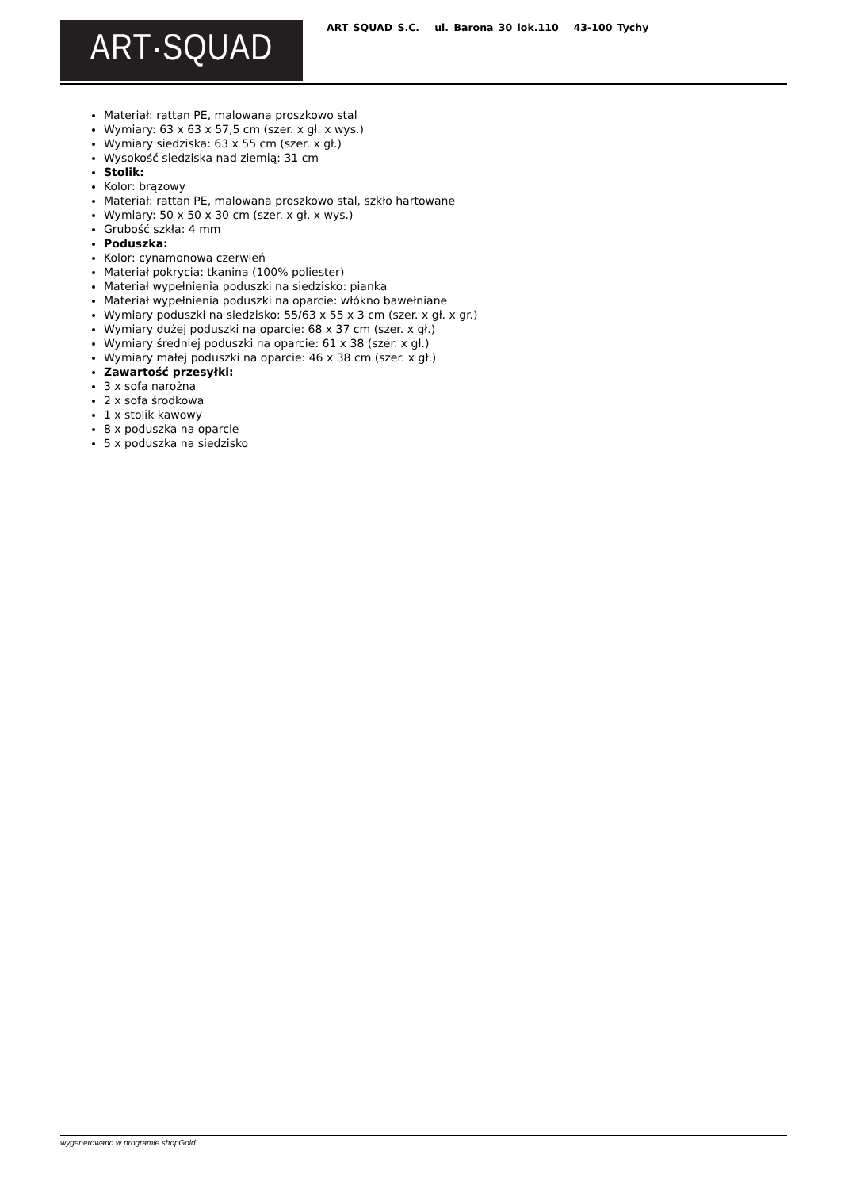ART·SQUAD
ART SQUAD S.C. ul. Barona 30 lok.110 43-100 Tychy
Materiał: rattan PE, malowana proszkowo stal
Wymiary: 63 x 63 x 57,5 cm (szer. x gł. x wys.)
Wymiary siedziska: 63 x 55 cm (szer. x gł.)
Wysokość siedziska nad ziemią: 31 cm
Stolik:
Kolor: brązowy
Materiał: rattan PE, malowana proszkowo stal, szkło hartowane
Wymiary: 50 x 50 x 30 cm (szer. x gł. x wys.)
Grubość szkła: 4 mm
Poduszka:
Kolor: cynamonowa czerwień
Materiał pokrycia: tkanina (100% poliester)
Materiał wypełnienia poduszki na siedzisko: pianka
Materiał wypełnienia poduszki na oparcie: włókno bawełniane
Wymiary poduszki na siedzisko: 55/63 x 55 x 3 cm (szer. x gł. x gr.)
Wymiary dużej poduszki na oparcie: 68 x 37 cm (szer. x gł.)
Wymiary średniej poduszki na oparcie: 61 x 38 (szer. x gł.)
Wymiary małej poduszki na oparcie: 46 x 38 cm (szer. x gł.)
Zawartość przesyłki:
3 x sofa narożna
2 x sofa środkowa
1 x stolik kawowy
8 x poduszka na oparcie
5 x poduszka na siedzisko
wygenerowano w programie shopGold